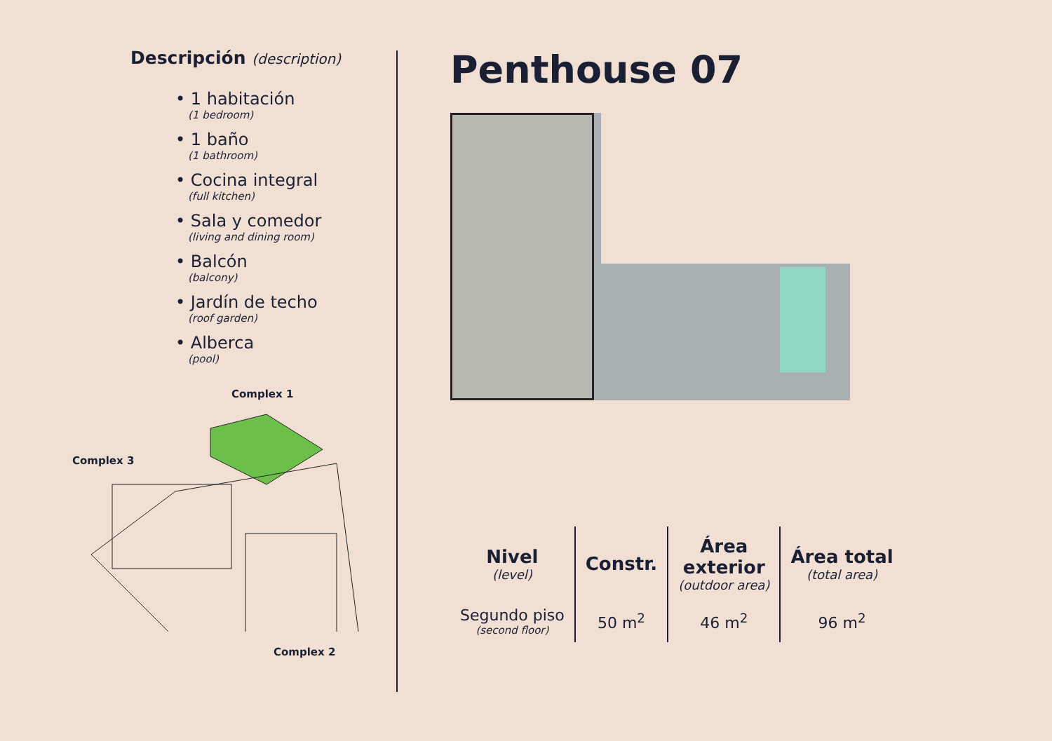Descripción (description)
• 1 habitación
(1 bedroom)
• 1 baño
(1 bathroom)
• Cocina integral
(full kitchen)
• Sala y comedor
(living and dining room)
• Balcón
(balcony)
• Jardín de techo
(roof garden)
• Alberca
(pool)
Complex 1
Complex 3
Complex 2
Penthouse 07
| Nivel (level) | Constr. | Área exterior (outdoor area) | Área total (total area) |
| --- | --- | --- | --- |
| Segundo piso (second floor) | 50 m<sup>2</sup> | 46 m<sup>2</sup> | 96 m<sup>2</sup> |